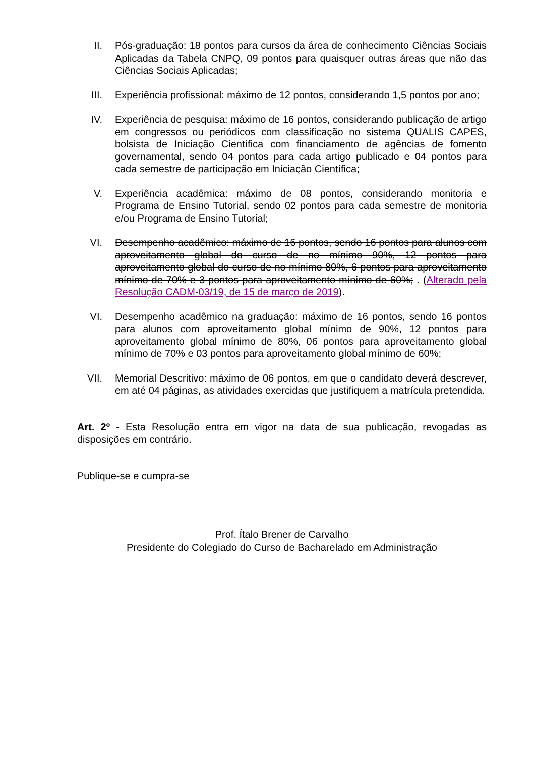II. Pós-graduação: 18 pontos para cursos da área de conhecimento Ciências Sociais Aplicadas da Tabela CNPQ, 09 pontos para quaisquer outras áreas que não das Ciências Sociais Aplicadas;
III. Experiência profissional: máximo de 12 pontos, considerando 1,5 pontos por ano;
IV. Experiência de pesquisa: máximo de 16 pontos, considerando publicação de artigo em congressos ou periódicos com classificação no sistema QUALIS CAPES, bolsista de Iniciação Científica com financiamento de agências de fomento governamental, sendo 04 pontos para cada artigo publicado e 04 pontos para cada semestre de participação em Iniciação Científica;
V. Experiência acadêmica: máximo de 08 pontos, considerando monitoria e Programa de Ensino Tutorial, sendo 02 pontos para cada semestre de monitoria e/ou Programa de Ensino Tutorial;
VI. Desempenho acadêmico: máximo de 16 pontos, sendo 16 pontos para alunos com aproveitamento global do curso de no mínimo 90%, 12 pontos para aproveitamento global do curso de no mínimo 80%, 6 pontos para aproveitamento mínimo de 70% e 3 pontos para aproveitamento mínimo de 60%; . (Alterado pela Resolução CADM-03/19, de 15 de março de 2019).
VI. Desempenho acadêmico na graduação: máximo de 16 pontos, sendo 16 pontos para alunos com aproveitamento global mínimo de 90%, 12 pontos para aproveitamento global mínimo de 80%, 06 pontos para aproveitamento global mínimo de 70% e 03 pontos para aproveitamento global mínimo de 60%;
VII. Memorial Descritivo: máximo de 06 pontos, em que o candidato deverá descrever, em até 04 páginas, as atividades exercidas que justifiquem a matrícula pretendida.
Art. 2º - Esta Resolução entra em vigor na data de sua publicação, revogadas as disposições em contrário.
Publique-se e cumpra-se
Prof. Ítalo Brener de Carvalho
Presidente do Colegiado do Curso de Bacharelado em Administração